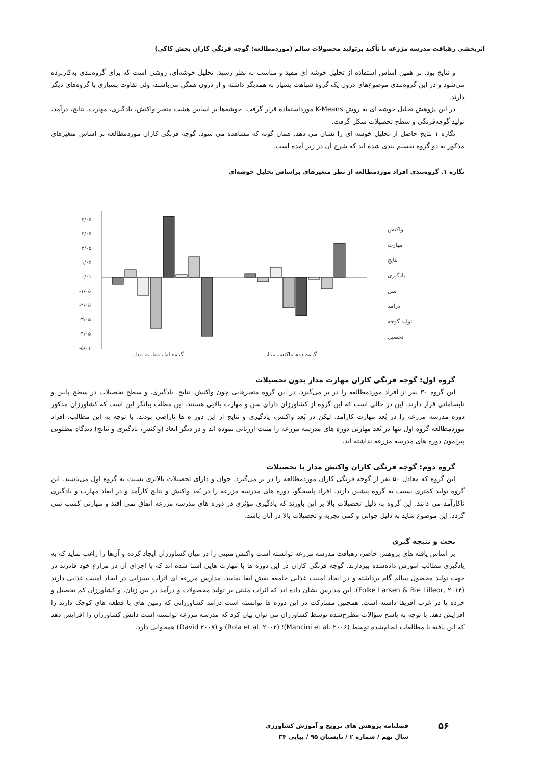اثربخشی رهیافت مدرسه مزرعه با تأکید برتولید محصولات سالم (موردمطالعه: گوجه فرنگی کاران بخش کاکی)
و نتایج بود. بر همین اساس استفاده از تحلیل خوشه ای مفید و مناسب به نظر رسید. تحلیل خوشه‌ای، روشی است که برای گروه‌بندی به‌کاربرده می‌شود و در این گروه‌بندی موضوع‌های درون یک گروه شباهت بسیار به همدیگر داشته و از درون همگن می‌باشند، ولی تفاوت بسیاری با گروه‌های دیگر دارند.
در این پژوهش تحلیل خوشه ای به روش K-Means مورداستفاده قرار گرفت. خوشه‌ها بر اساس هشت متغیر واکنش، یادگیری، مهارت، نتایج، درآمد، تولید گوجه‌فرنگی و سطح تحصیلات شکل گرفت.
نگاره ۱ نتایج حاصل از تحلیل خوشه ای را نشان می دهد. همان گونه که مشاهده می شود، گوجه فرنگی کاران موردمطالعه بر اساس متغیرهای مذکور به دو گروه تقسیم بندی شده اند که شرح آن در زیر آمده است.
نگاره ۱. گروه‌بندی افراد موردمطالعه از نظر متغیرهای براساس تحلیل خوشه‌ای
۴/۰۵
۳/۰۵
۲/۰۵
۱/۰۵
۰/۰۱
-۱/۰۵
-۲/۰۵
-۳/۰۵
-۴/۰۵
-۵/۰۱
واکنش
مهارت
نتایج
یادگیری
سن
درآمد
تولید گوجه
تحصیل
گروه اول:مهارت مدار
گروه دوم:واکنش مدار
گروه اول: گوجه فرنگی کاران مهارت مدار بدون تحصیلات
این گروه ۳۰ نفر از افراد موردمطالعه را در بر می‌گیرد. در این گروه متغیرهایی چون واکنش، نتایج، یادگیری، و سطح تحصیلات در سطح پایین و نابسامانی قرار دارند. این در حالی است که این گروه از کشاورزان دارای سن و مهارت بالایی هستند. این مطلب بیانگر این است که کشاورزان مذکور دوره مدرسه مزرعه را در بُعد مهارت کارآمد، لیکن در بُعد واکنش، یادگیری و نتایج از این دور ه ها ناراضی بودند. با توجه به این مطالب، افراد موردمطالعه گروه اول تنها در بُعد مهارتی دوره های مدرسه مزرعه را مثبت ارزیابی نموده اند و در دیگر ابعاد (واکنش، یادگیری و نتایج) دیدگاه مطلوبی پیرامون دوره های مدرسه مزرعه نداشته اند.
گروه دوم: گوجه فرنگی کاران واکنش مدار با تحصیلات
این گروه که معادل ۵۰ نفر از گوجه فرنگی کاران موردمطالعه را در بر می‌گیرد، جوان و دارای تحصیلات بالاتری نسبت به گروه اول می‌باشند. این گروه تولید کمتری نسبت به گروه پیشین دارند. افراد پاسخگو، دوره های مدرسه مزرعه را در بُعد واکنش و نتایج کارآمد و در ابعاد مهارت و یادگیری ناکارآمد می دانند. این گروه به دلیل تحصیلات بالا بر این باورند که یادگیری مؤثری در دوره های مدرسه مزرعه اتفاق نمی افتد و مهارتی کسب نمی گردد. این موضوع شاید به دلیل جوانی و کمی تجربه و تحصیلات بالا در آنان باشد.
بحث و نتیجه گیری
بر اساس یافته های پژوهش حاضر، رهیافت مدرسه مزرعه توانسته است واکنش مثبتی را در میان کشاورزان ایجاد کرده و آن‌ها را راغب نماید که به یادگیری مطالب آموزش داده‌شده بپردازند. گوجه فرنگی کاران در این دوره ها با مهارت هایی آشنا شده اند که با اجرای آن در مزارع خود قادرند در جهت تولید محصول سالم گام برداشته و در ایجاد امنیت غذایی جامعه نقش ایفا نمایند. مدارس مزرعه ای اثرات بسزایی در ایجاد امنیت غذایی دارند (Folke Larsen & Bie Lilleor, ۲۰۱۴). این مدارس نشان داده اند که اثرات مثبتی بر تولید محصولات و درآمد در بین زنان، و کشاورزان کم تحصیل و خرده پا در غرب آفریقا داشته است. همچنین مشارکت در این دوره ها توانسته است درآمد کشاورزانی که زمین های با قطعه های کوچک دارند را افزایش دهد. با توجه به پاسخ سؤالات مطرح‌شده توسط کشاورزان می توان بیان کرد که مدرسه مزرعه توانسته است دانش کشاورزان را افزایش دهد که این یافته با مطالعات انجام‌شده توسط (Mancini et al. ۲۰۰۶)؛ (Rola et al. ۲۰۰۲) و (David ۲۰۰۷) همخوانی دارد.
۵۶
فصلنامه پژوهش های ترویج و آموزش کشاورزی
سال نهم / شماره ۲ / تابستان ۹۵ / پیاپی ۳۴